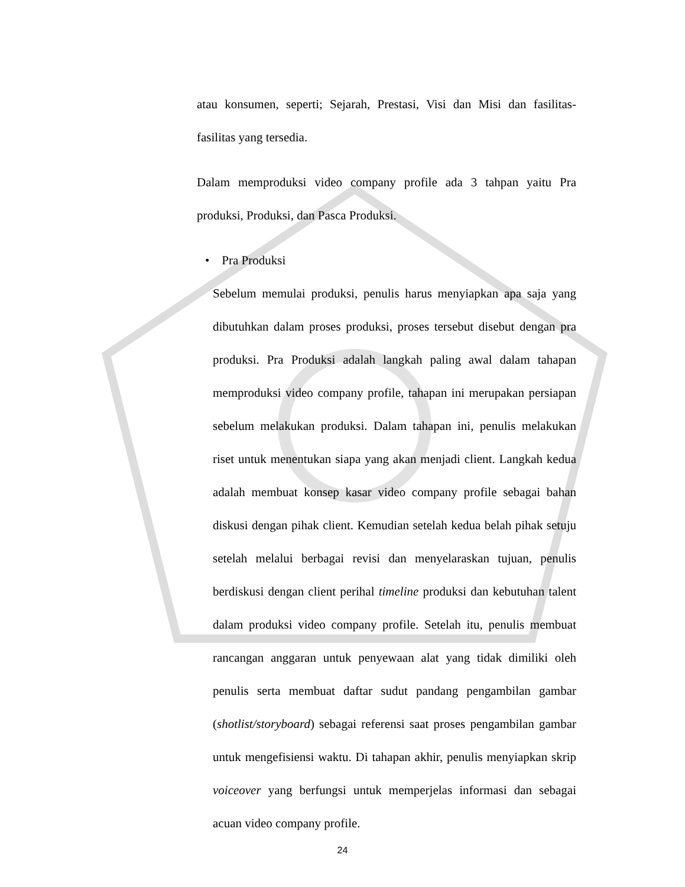atau konsumen, seperti; Sejarah, Prestasi, Visi dan Misi dan fasilitas-fasilitas yang tersedia.
Dalam memproduksi video company profile ada 3 tahpan yaitu Pra produksi, Produksi, dan Pasca Produksi.
• Pra Produksi
Sebelum memulai produksi, penulis harus menyiapkan apa saja yang dibutuhkan dalam proses produksi, proses tersebut disebut dengan pra produksi. Pra Produksi adalah langkah paling awal dalam tahapan memproduksi video company profile, tahapan ini merupakan persiapan sebelum melakukan produksi. Dalam tahapan ini, penulis melakukan riset untuk menentukan siapa yang akan menjadi client. Langkah kedua adalah membuat konsep kasar video company profile sebagai bahan diskusi dengan pihak client. Kemudian setelah kedua belah pihak setuju setelah melalui berbagai revisi dan menyelaraskan tujuan, penulis berdiskusi dengan client perihal timeline produksi dan kebutuhan talent dalam produksi video company profile. Setelah itu, penulis membuat rancangan anggaran untuk penyewaan alat yang tidak dimiliki oleh penulis serta membuat daftar sudut pandang pengambilan gambar (shotlist/storyboard) sebagai referensi saat proses pengambilan gambar untuk mengefisiensi waktu. Di tahapan akhir, penulis menyiapkan skrip voiceover yang berfungsi untuk memperjelas informasi dan sebagai acuan video company profile.
24